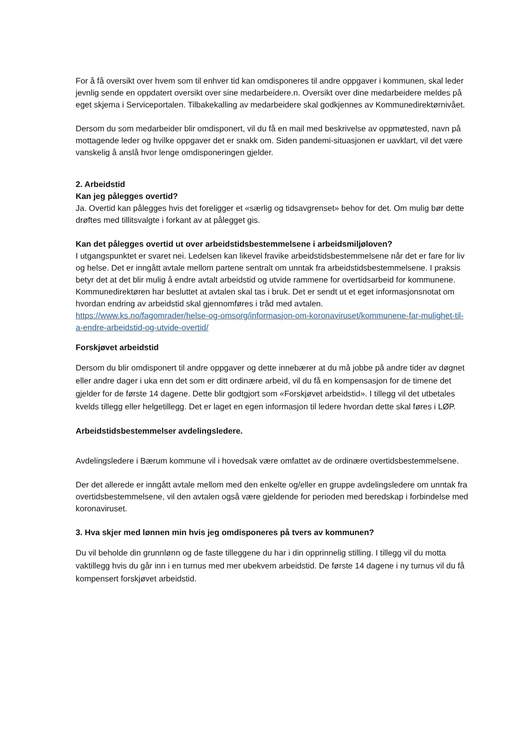For å få oversikt over hvem som til enhver tid kan omdisponeres til andre oppgaver i kommunen, skal leder jevnlig sende en oppdatert oversikt over sine medarbeidere.n. Oversikt over dine medarbeidere meldes på eget skjema i Serviceportalen. Tilbakekalling av medarbeidere skal godkjennes av Kommunedirektørnivået.
Dersom du som medarbeider blir omdisponert, vil du få en mail med beskrivelse av oppmøtested, navn på mottagende leder og hvilke oppgaver det er snakk om. Siden pandemi-situasjonen er uavklart, vil det være vanskelig å anslå hvor lenge omdisponeringen gjelder.
2. Arbeidstid
Kan jeg pålegges overtid?
Ja. Overtid kan pålegges hvis det foreligger et «særlig og tidsavgrenset» behov for det. Om mulig bør dette drøftes med tillitsvalgte i forkant av at pålegget gis.
Kan det pålegges overtid ut over arbeidstidsbestemmelsene i arbeidsmiljøloven?
I utgangspunktet er svaret nei. Ledelsen kan likevel fravike arbeidstidsbestemmelsene når det er fare for liv og helse. Det er inngått avtale mellom partene sentralt om unntak fra arbeidstidsbestemmelsene. I praksis betyr det at det blir mulig å endre avtalt arbeidstid og utvide rammene for overtidsarbeid for kommunene. Kommunedirektøren har besluttet at avtalen skal tas i bruk. Det er sendt ut et eget informasjonsnotat om hvordan endring av arbeidstid skal gjennomføres i tråd med avtalen.
https://www.ks.no/fagomrader/helse-og-omsorg/informasjon-om-koronaviruset/kommunene-far-mulighet-til-a-endre-arbeidstid-og-utvide-overtid/
Forskjøvet arbeidstid
Dersom du blir omdisponert til andre oppgaver og dette innebærer at du må jobbe på andre tider av døgnet eller andre dager i uka enn det som er ditt ordinære arbeid, vil du få en kompensasjon for de timene det gjelder for de første 14 dagene. Dette blir godtgjort som «Forskjøvet arbeidstid». I tillegg vil det utbetales kvelds tillegg eller helgetillegg. Det er laget en egen informasjon til ledere hvordan dette skal føres i LØP.
Arbeidstidsbestemmelser avdelingsledere.
Avdelingsledere i Bærum kommune vil i hovedsak være omfattet av de ordinære overtidsbestemmelsene.
Der det allerede er inngått avtale mellom med den enkelte og/eller en gruppe avdelingsledere om unntak fra overtidsbestemmelsene, vil den avtalen også være gjeldende for perioden med beredskap i forbindelse med koronaviruset.
3. Hva skjer med lønnen min hvis jeg omdisponeres på tvers av kommunen?
Du vil beholde din grunnlønn og de faste tilleggene du har i din opprinnelig stilling. I tillegg vil du motta vaktillegg hvis du går inn i en turnus med mer ubekvem arbeidstid. De første 14 dagene i ny turnus vil du få kompensert forskjøvet arbeidstid.